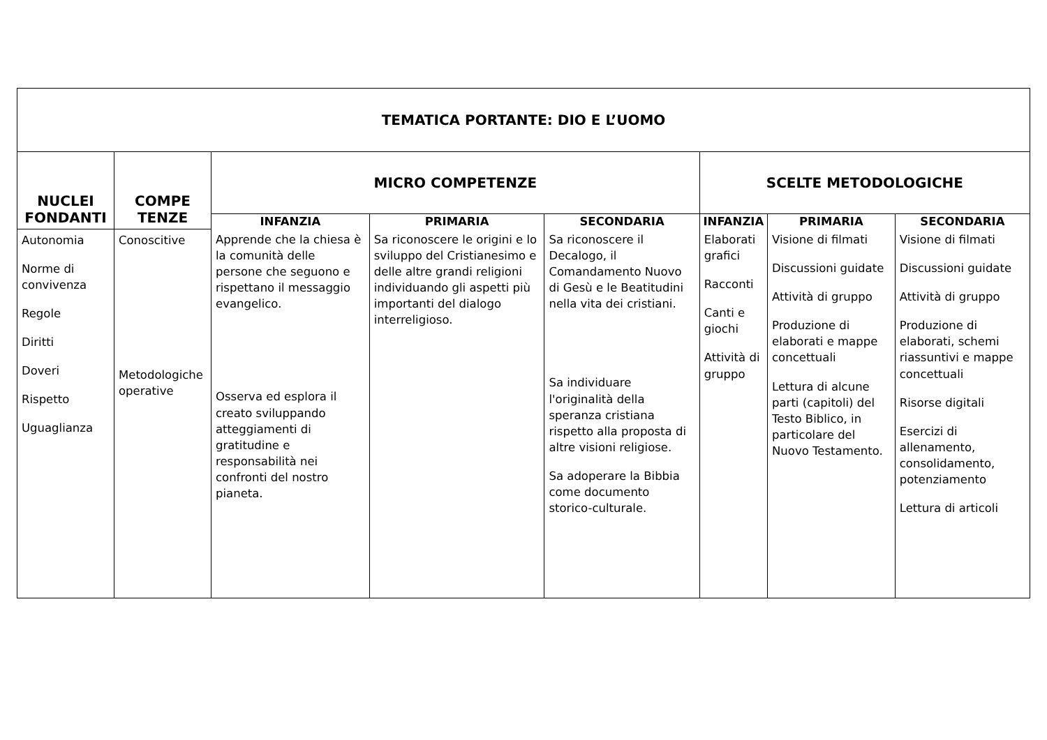| TEMATICA PORTANTE: DIO E L’UOMO | | | | | | | |
| NUCLEI FONDANTI | COMPE TENZE | MICRO COMPETENZE | | | SCELTE METODOLOGICHE | | |
| | | INFANZIA | PRIMARIA | SECONDARIA | INFANZIA | PRIMARIA | SECONDARIA |
| Autonomia Norme di convivenza Regole Diritti Doveri Rispetto Uguaglianza | Conoscitive Metodologiche operative | Apprende che la chiesa è la comunità delle persone che seguono e rispettano il messaggio evangelico. Osserva ed esplora il creato sviluppando atteggiamenti di gratitudine e responsabilità nei confronti del nostro pianeta. | Sa riconoscere le origini e lo sviluppo del Cristianesimo e delle altre grandi religioni individuando gli aspetti più importanti del dialogo interreligioso. | Sa riconoscere il Decalogo, il Comandamento Nuovo di Gesù e le Beatitudini nella vita dei cristiani. Sa individuare l'originalità della speranza cristiana rispetto alla proposta di altre visioni religiose. Sa adoperare la Bibbia come documento storico-culturale. | Elaborati grafici Racconti Canti e giochi Attività di gruppo | Visione di filmati Discussioni guidate Attività di gruppo Produzione di elaborati e mappe concettuali Lettura di alcune parti (capitoli) del Testo Biblico, in particolare del Nuovo Testamento. | Visione di filmati Discussioni guidate Attività di gruppo Produzione di elaborati, schemi riassuntivi e mappe concettuali Risorse digitali Esercizi di allenamento, consolidamento, potenziamento Lettura di articoli |